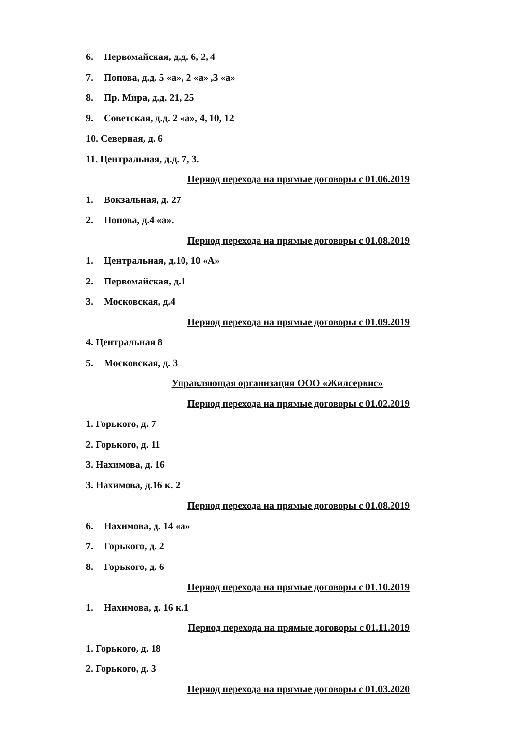6. Первомайская, д.д. 6, 2, 4
7. Попова, д.д. 5 «а», 2 «а» ,3 «а»
8. Пр. Мира, д.д. 21, 25
9. Советская, д.д. 2 «а», 4, 10, 12
10. Северная, д. 6
11. Центральная, д.д. 7, 3.
Период перехода на прямые договоры с 01.06.2019
1. Вокзальная, д. 27
2. Попова, д.4 «а».
Период перехода на прямые договоры с 01.08.2019
1. Центральная, д.10, 10 «А»
2. Первомайская, д.1
3. Московская, д.4
Период перехода на прямые договоры с 01.09.2019
4. Центральная 8
5. Московская, д. 3
Управляющая организация ООО «Жилсервис»
Период перехода на прямые договоры с 01.02.2019
1. Горького, д. 7
2. Горького, д. 11
3. Нахимова, д. 16
3. Нахимова, д.16 к. 2
Период перехода на прямые договоры с 01.08.2019
6. Нахимова, д. 14 «а»
7. Горького, д. 2
8. Горького, д. 6
Период перехода на прямые договоры с 01.10.2019
1. Нахимова, д. 16 к.1
Период перехода на прямые договоры с 01.11.2019
1. Горького, д. 18
2. Горького, д. 3
Период перехода на прямые договоры с 01.03.2020